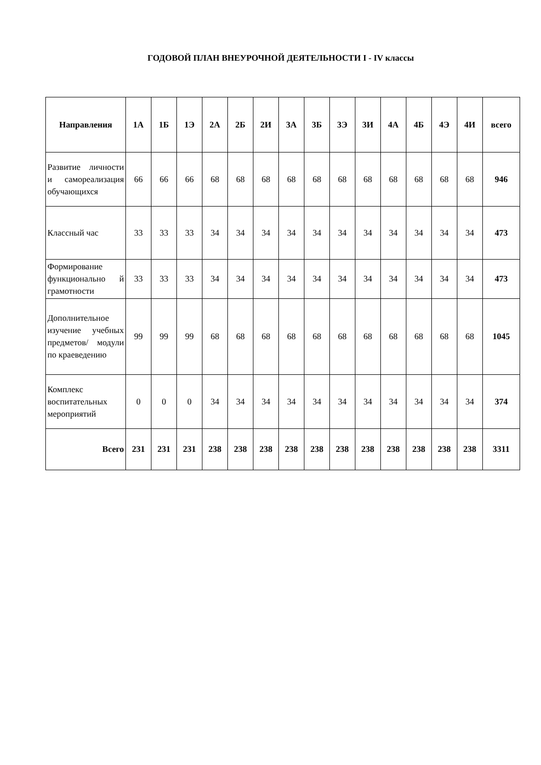ГОДОВОЙ ПЛАН ВНЕУРОЧНОЙ ДЕЯТЕЛЬНОСТИ I - IV классы
| Направления | 1А | 1Б | 1Э | 2А | 2Б | 2И | 3А | 3Б | 3Э | 3И | 4А | 4Б | 4Э | 4И | всего |
| --- | --- | --- | --- | --- | --- | --- | --- | --- | --- | --- | --- | --- | --- | --- | --- |
| Развитие личности и самореализация обучающихся | 66 | 66 | 66 | 68 | 68 | 68 | 68 | 68 | 68 | 68 | 68 | 68 | 68 | 68 | 946 |
| Классный час | 33 | 33 | 33 | 34 | 34 | 34 | 34 | 34 | 34 | 34 | 34 | 34 | 34 | 34 | 473 |
| Формирование функционально й грамотности | 33 | 33 | 33 | 34 | 34 | 34 | 34 | 34 | 34 | 34 | 34 | 34 | 34 | 34 | 473 |
| Дополнительное изучение учебных предметов/ модули по краеведению | 99 | 99 | 99 | 68 | 68 | 68 | 68 | 68 | 68 | 68 | 68 | 68 | 68 | 68 | 1045 |
| Комплекс воспитательных мероприятий | 0 | 0 | 0 | 34 | 34 | 34 | 34 | 34 | 34 | 34 | 34 | 34 | 34 | 34 | 374 |
| Всего | 231 | 231 | 231 | 238 | 238 | 238 | 238 | 238 | 238 | 238 | 238 | 238 | 238 | 238 | 3311 |